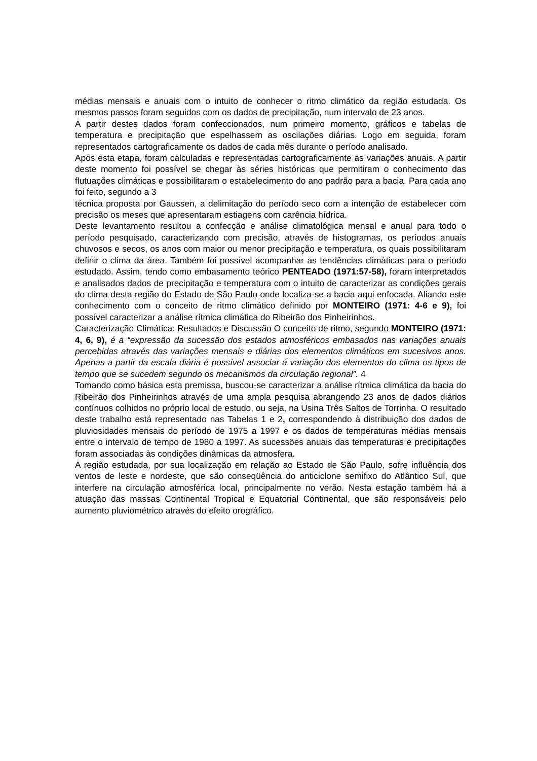médias mensais e anuais com o intuito de conhecer o ritmo climático da região estudada. Os mesmos passos foram seguidos com os dados de precipitação, num intervalo de 23 anos.
A partir destes dados foram confeccionados, num primeiro momento, gráficos e tabelas de temperatura e precipitação que espelhassem as oscilações diárias. Logo em seguida, foram representados cartograficamente os dados de cada mês durante o período analisado.
Após esta etapa, foram calculadas e representadas cartograficamente as variações anuais. A partir deste momento foi possível se chegar às séries históricas que permitiram o conhecimento das flutuações climáticas e possibilitaram o estabelecimento do ano padrão para a bacia. Para cada ano foi feito, segundo a 3
técnica proposta por Gaussen, a delimitação do período seco com a intenção de estabelecer com precisão os meses que apresentaram estiagens com carência hídrica.
Deste levantamento resultou a confecção e análise climatológica mensal e anual para todo o período pesquisado, caracterizando com precisão, através de histogramas, os períodos anuais chuvosos e secos, os anos com maior ou menor precipitação e temperatura, os quais possibilitaram definir o clima da área. Também foi possível acompanhar as tendências climáticas para o período estudado. Assim, tendo como embasamento teórico PENTEADO (1971:57-58), foram interpretados e analisados dados de precipitação e temperatura com o intuito de caracterizar as condições gerais do clima desta região do Estado de São Paulo onde localiza-se a bacia aqui enfocada. Aliando este conhecimento com o conceito de ritmo climático definido por MONTEIRO (1971: 4-6 e 9), foi possível caracterizar a análise rítmica climática do Ribeirão dos Pinheirinhos.
Caracterização Climática: Resultados e Discussão O conceito de ritmo, segundo MONTEIRO (1971: 4, 6, 9), é a “expressão da sucessão dos estados atmosféricos embasados nas variações anuais percebidas através das variações mensais e diárias dos elementos climáticos em sucesivos anos. Apenas a partir da escala diária é possível associar à variação dos elementos do clima os tipos de tempo que se sucedem segundo os mecanismos da circulação regional”. 4
Tomando como básica esta premissa, buscou-se caracterizar a análise rítmica climática da bacia do Ribeirão dos Pinheirinhos através de uma ampla pesquisa abrangendo 23 anos de dados diários contínuos colhidos no próprio local de estudo, ou seja, na Usina Três Saltos de Torrinha. O resultado deste trabalho está representado nas Tabelas 1 e 2, correspondendo à distribuição dos dados de pluviosidades mensais do período de 1975 a 1997 e os dados de temperaturas médias mensais entre o intervalo de tempo de 1980 a 1997. As sucessões anuais das temperaturas e precipitações foram associadas às condições dinâmicas da atmosfera.
A região estudada, por sua localização em relação ao Estado de São Paulo, sofre influência dos ventos de leste e nordeste, que são conseqüência do anticiclone semifixo do Atlântico Sul, que interfere na circulação atmosférica local, principalmente no verão. Nesta estação também há a atuação das massas Continental Tropical e Equatorial Continental, que são responsáveis pelo aumento pluviométrico através do efeito orográfico.